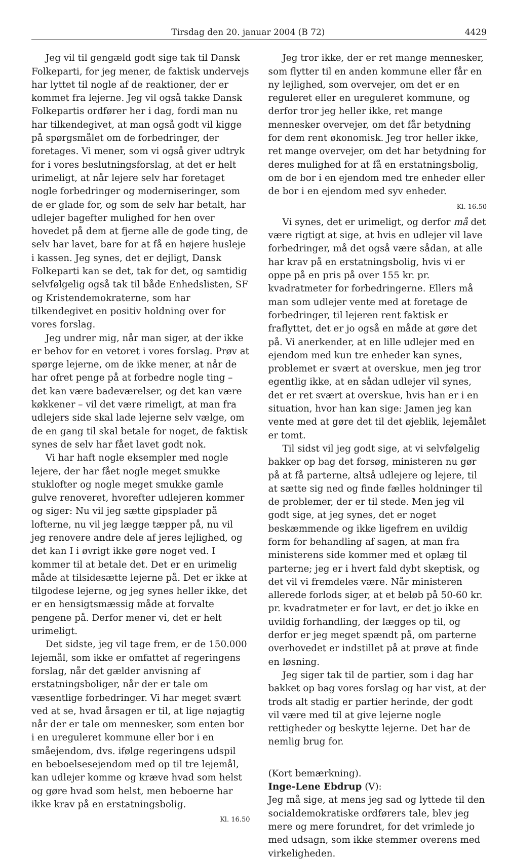Tirsdag den 20. januar 2004 (B 72) 4429
Jeg vil til gengæld godt sige tak til Dansk Folkeparti, for jeg mener, de faktisk undervejs har lyttet til nogle af de reaktioner, der er kommet fra lejerne. Jeg vil også takke Dansk Folkepartis ordfører her i dag, fordi man nu har tilkendegivet, at man også godt vil kigge på spørgsmålet om de forbedringer, der foretages. Vi mener, som vi også giver udtryk for i vores beslutningsforslag, at det er helt urimeligt, at når lejere selv har foretaget nogle forbedringer og moderniseringer, som de er glade for, og som de selv har betalt, har udlejer bagefter mulighed for hen over hovedet på dem at fjerne alle de gode ting, de selv har lavet, bare for at få en højere husleje i kassen. Jeg synes, det er dejligt, Dansk Folkeparti kan se det, tak for det, og samtidig selvfølgelig også tak til både Enhedslisten, SF og Kristendemokraterne, som har tilkendegivet en positiv holdning over for vores forslag.
Jeg undrer mig, når man siger, at der ikke er behov for en vetoret i vores forslag. Prøv at spørge lejerne, om de ikke mener, at når de har ofret penge på at forbedre nogle ting – det kan være badeværelser, og det kan være køkkener – vil det være rimeligt, at man fra udlejers side skal lade lejerne selv vælge, om de en gang til skal betale for noget, de faktisk synes de selv har fået lavet godt nok.
Vi har haft nogle eksempler med nogle lejere, der har fået nogle meget smukke stuklofter og nogle meget smukke gamle gulve renoveret, hvorefter udlejeren kommer og siger: Nu vil jeg sætte gipsplader på lofterne, nu vil jeg lægge tæpper på, nu vil jeg renovere andre dele af jeres lejlighed, og det kan I i øvrigt ikke gøre noget ved. I kommer til at betale det. Det er en urimelig måde at tilsidesætte lejerne på. Det er ikke at tilgodese lejerne, og jeg synes heller ikke, det er en hensigtsmæssig måde at forvalte pengene på. Derfor mener vi, det er helt urimeligt.
Det sidste, jeg vil tage frem, er de 150.000 lejemål, som ikke er omfattet af regeringens forslag, når det gælder anvisning af erstatningsboliger, når der er tale om væsentlige forbedringer. Vi har meget svært ved at se, hvad årsagen er til, at lige nøjagtig når der er tale om mennesker, som enten bor i en ureguleret kommune eller bor i en småejendom, dvs. ifølge regeringens udspil en beboelsesejendom med op til tre lejemål, kan udlejer komme og kræve hvad som helst og gøre hvad som helst, men beboerne har ikke krav på en erstatningsbolig.
Kl. 16.50
Jeg tror ikke, der er ret mange mennesker, som flytter til en anden kommune eller får en ny lejlighed, som overvejer, om det er en reguleret eller en ureguleret kommune, og derfor tror jeg heller ikke, ret mange mennesker overvejer, om det får betydning for dem rent økonomisk. Jeg tror heller ikke, ret mange overvejer, om det har betydning for deres mulighed for at få en erstatningsbolig, om de bor i en ejendom med tre enheder eller de bor i en ejendom med syv enheder.
Kl. 16.50
Vi synes, det er urimeligt, og derfor må det være rigtigt at sige, at hvis en udlejer vil lave forbedringer, må det også være sådan, at alle har krav på en erstatningsbolig, hvis vi er oppe på en pris på over 155 kr. pr. kvadratmeter for forbedringerne. Ellers må man som udlejer vente med at foretage de forbedringer, til lejeren rent faktisk er fraflyttet, det er jo også en måde at gøre det på. Vi anerkender, at en lille udlejer med en ejendom med kun tre enheder kan synes, problemet er svært at overskue, men jeg tror egentlig ikke, at en sådan udlejer vil synes, det er ret svært at overskue, hvis han er i en situation, hvor han kan sige: Jamen jeg kan vente med at gøre det til det øjeblik, lejemålet er tomt.
Til sidst vil jeg godt sige, at vi selvfølgelig bakker op bag det forsøg, ministeren nu gør på at få parterne, altså udlejere og lejere, til at sætte sig ned og finde fælles holdninger til de problemer, der er til stede. Men jeg vil godt sige, at jeg synes, det er noget beskæmmende og ikke ligefrem en uvildig form for behandling af sagen, at man fra ministerens side kommer med et oplæg til parterne; jeg er i hvert fald dybt skeptisk, og det vil vi fremdeles være. Når ministeren allerede forlods siger, at et beløb på 50-60 kr. pr. kvadratmeter er for lavt, er det jo ikke en uvildig forhandling, der lægges op til, og derfor er jeg meget spændt på, om parterne overhovedet er indstillet på at prøve at finde en løsning.
Jeg siger tak til de partier, som i dag har bakket op bag vores forslag og har vist, at der trods alt stadig er partier herinde, der godt vil være med til at give lejerne nogle rettigheder og beskytte lejerne. Det har de nemlig brug for.
(Kort bemærkning).
Inge-Lene Ebdrup (V):
Jeg må sige, at mens jeg sad og lyttede til den socialdemokratiske ordførers tale, blev jeg mere og mere forundret, for det vrimlede jo med udsagn, som ikke stemmer overens med virkeligheden.